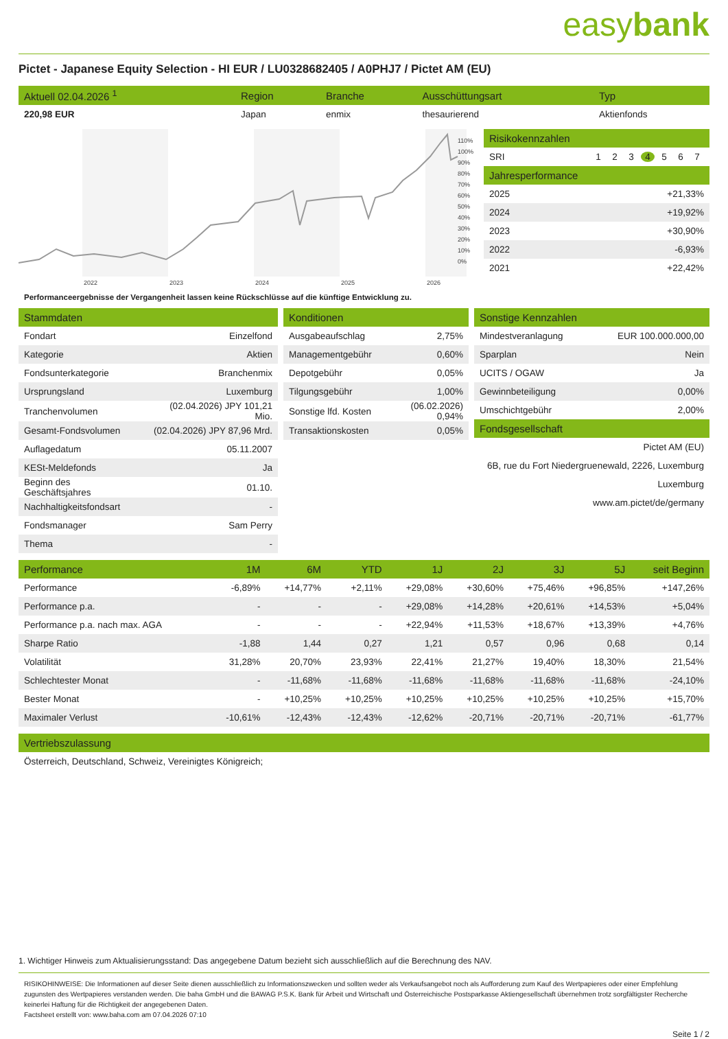easybank
Pictet - Japanese Equity Selection - HI EUR / LU0328682405 / A0PHJ7 / Pictet AM (EU)
| Aktuell 02.04.2026 <sup>1</sup> | Region | Branche | Ausschüttungsart | Typ |
| --- | --- | --- | --- | --- |
| 220,98 EUR | Japan | enmix | thesaurierend | Aktienfonds |
2022
2023
2024
2025
2026
110%
100%
90%
80%
70%
60%
50%
40%
30%
20%
10%
0%
| Risikokennzahlen | |
| --- | --- |
| SRI | 1 2 3 4 5 6 7 |
| Jahresperformance | |
| 2025 | +21,33% |
| 2024 | +19,92% |
| 2023 | +30,90% |
| 2022 | -6,93% |
| 2021 | +22,42% |
Performanceergebnisse der Vergangenheit lassen keine Rückschlüsse auf die künftige Entwicklung zu.
| Stammdaten | |
| --- | --- |
| Fondart | Einzelfond |
| Kategorie | Aktien |
| Fondsunterkategorie | Branchenmix |
| Ursprungsland | Luxemburg |
| Tranchenvolumen | (02.04.2026) JPY 101,21 Mio. |
| Gesamt-Fondsvolumen | (02.04.2026) JPY 87,96 Mrd. |
| Auflagedatum | 05.11.2007 |
| KESt-Meldefonds | Ja |
| Beginn des Geschäftsjahres | 01.10. |
| Nachhaltigkeitsfondsart | - |
| Fondsmanager | Sam Perry |
| Thema | - |
| Konditionen | |
| --- | --- |
| Ausgabeaufschlag | 2,75% |
| Managementgebühr | 0,60% |
| Depotgebühr | 0,05% |
| Tilgungsgebühr | 1,00% |
| Sonstige lfd. Kosten | (06.02.2026) 0,94% |
| Transaktionskosten | 0,05% |
| Sonstige Kennzahlen | |
| --- | --- |
| Mindestveranlagung | EUR 100.000.000,00 |
| Sparplan | Nein |
| UCITS / OGAW | Ja |
| Gewinnbeteiligung | 0,00% |
| Umschichtgebühr | 2,00% |
| Fondsgesellschaft | |
| Pictet AM (EU) | |
| 6B, rue du Fort Niedergruenewald, 2226, Luxemburg | |
| Luxemburg | |
| www.am.pictet/de/germany | |
| Performance | 1M | 6M | YTD | 1J | 2J | 3J | 5J | seit Beginn |
| --- | --- | --- | --- | --- | --- | --- | --- | --- |
| Performance | -6,89% | +14,77% | +2,11% | +29,08% | +30,60% | +75,46% | +96,85% | +147,26% |
| Performance p.a. | - | - | - | +29,08% | +14,28% | +20,61% | +14,53% | +5,04% |
| Performance p.a. nach max. AGA | - | - | - | +22,94% | +11,53% | +18,67% | +13,39% | +4,76% |
| Sharpe Ratio | -1,88 | 1,44 | 0,27 | 1,21 | 0,57 | 0,96 | 0,68 | 0,14 |
| Volatilität | 31,28% | 20,70% | 23,93% | 22,41% | 21,27% | 19,40% | 18,30% | 21,54% |
| Schlechtester Monat | - | -11,68% | -11,68% | -11,68% | -11,68% | -11,68% | -11,68% | -24,10% |
| Bester Monat | - | +10,25% | +10,25% | +10,25% | +10,25% | +10,25% | +10,25% | +15,70% |
| Maximaler Verlust | -10,61% | -12,43% | -12,43% | -12,62% | -20,71% | -20,71% | -20,71% | -61,77% |
| Vertriebszulassung |
| --- |
| Österreich, Deutschland, Schweiz, Vereinigtes Königreich; |
1. Wichtiger Hinweis zum Aktualisierungsstand: Das angegebene Datum bezieht sich ausschließlich auf die Berechnung des NAV.
RISIKOHINWEISE: Die Informationen auf dieser Seite dienen ausschließlich zu Informationszwecken und sollten weder als Verkaufsangebot noch als Aufforderung zum Kauf des Wertpapieres oder einer Empfehlung zugunsten des Wertpapieres verstanden werden. Die baha GmbH und die BAWAG P.S.K. Bank für Arbeit und Wirtschaft und Österreichische Postsparkasse Aktiengesellschaft übernehmen trotz sorgfältigster Recherche keinerlei Haftung für die Richtigkeit der angegebenen Daten.
Factsheet erstellt von: www.baha.com am 07.04.2026 07:10
Seite 1 / 2